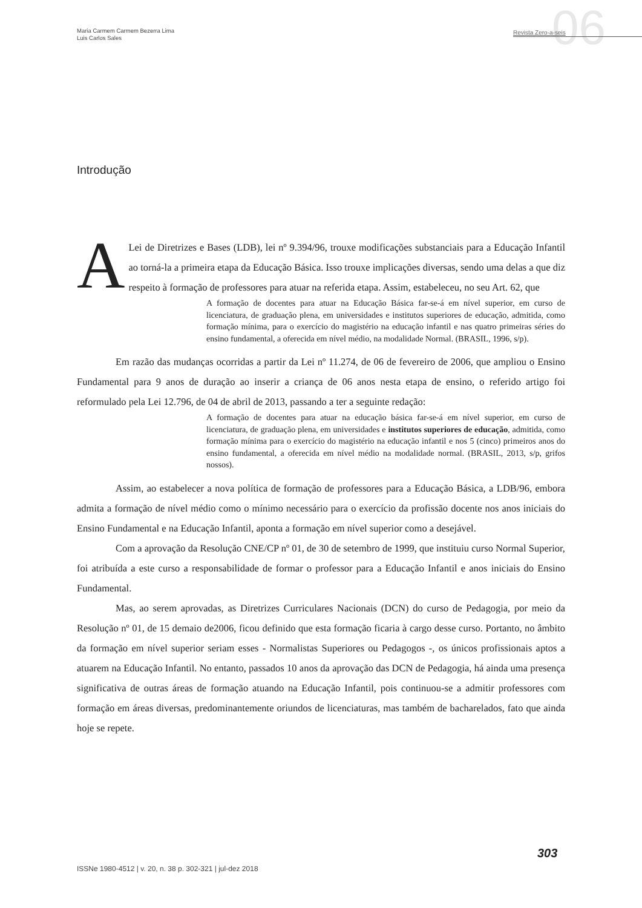Maria Carmem Carmem Bezerra Lima
Luis Carlos Sales
06
Revista Zero-a-seis
Introdução
ALei de Diretrizes e Bases (LDB), lei nº 9.394/96, trouxe modificações substanciais para a Educação Infantil ao torná-la a primeira etapa da Educação Básica. Isso trouxe implicações diversas, sendo uma delas a que diz respeito à formação de professores para atuar na referida etapa. Assim, estabeleceu, no seu Art. 62, que
A formação de docentes para atuar na Educação Básica far-se-á em nível superior, em curso de licenciatura, de graduação plena, em universidades e institutos superiores de educação, admitida, como formação mínima, para o exercício do magistério na educação infantil e nas quatro primeiras séries do ensino fundamental, a oferecida em nível médio, na modalidade Normal. (BRASIL, 1996, s/p).
Em razão das mudanças ocorridas a partir da Lei nº 11.274, de 06 de fevereiro de 2006, que ampliou o Ensino Fundamental para 9 anos de duração ao inserir a criança de 06 anos nesta etapa de ensino, o referido artigo foi reformulado pela Lei 12.796, de 04 de abril de 2013, passando a ter a seguinte redação:
A formação de docentes para atuar na educação básica far-se-á em nível superior, em curso de licenciatura, de graduação plena, em universidades e institutos superiores de educação, admitida, como formação mínima para o exercício do magistério na educação infantil e nos 5 (cinco) primeiros anos do ensino fundamental, a oferecida em nível médio na modalidade normal. (BRASIL, 2013, s/p, grifos nossos).
Assim, ao estabelecer a nova política de formação de professores para a Educação Básica, a LDB/96, embora admita a formação de nível médio como o mínimo necessário para o exercício da profissão docente nos anos iniciais do Ensino Fundamental e na Educação Infantil, aponta a formação em nível superior como a desejável.
Com a aprovação da Resolução CNE/CP nº 01, de 30 de setembro de 1999, que instituiu curso Normal Superior, foi atribuída a este curso a responsabilidade de formar o professor para a Educação Infantil e anos iniciais do Ensino Fundamental.
Mas, ao serem aprovadas, as Diretrizes Curriculares Nacionais (DCN) do curso de Pedagogia, por meio da Resolução nº 01, de 15 demaio de2006, ficou definido que esta formação ficaria à cargo desse curso. Portanto, no âmbito da formação em nível superior seriam esses - Normalistas Superiores ou Pedagogos -, os únicos profissionais aptos a atuarem na Educação Infantil. No entanto, passados 10 anos da aprovação das DCN de Pedagogia, há ainda uma presença significativa de outras áreas de formação atuando na Educação Infantil, pois continuou-se a admitir professores com formação em áreas diversas, predominantemente oriundos de licenciaturas, mas também de bacharelados, fato que ainda hoje se repete.
303
ISSNe 1980-4512 | v. 20, n. 38 p. 302-321 | jul-dez 2018